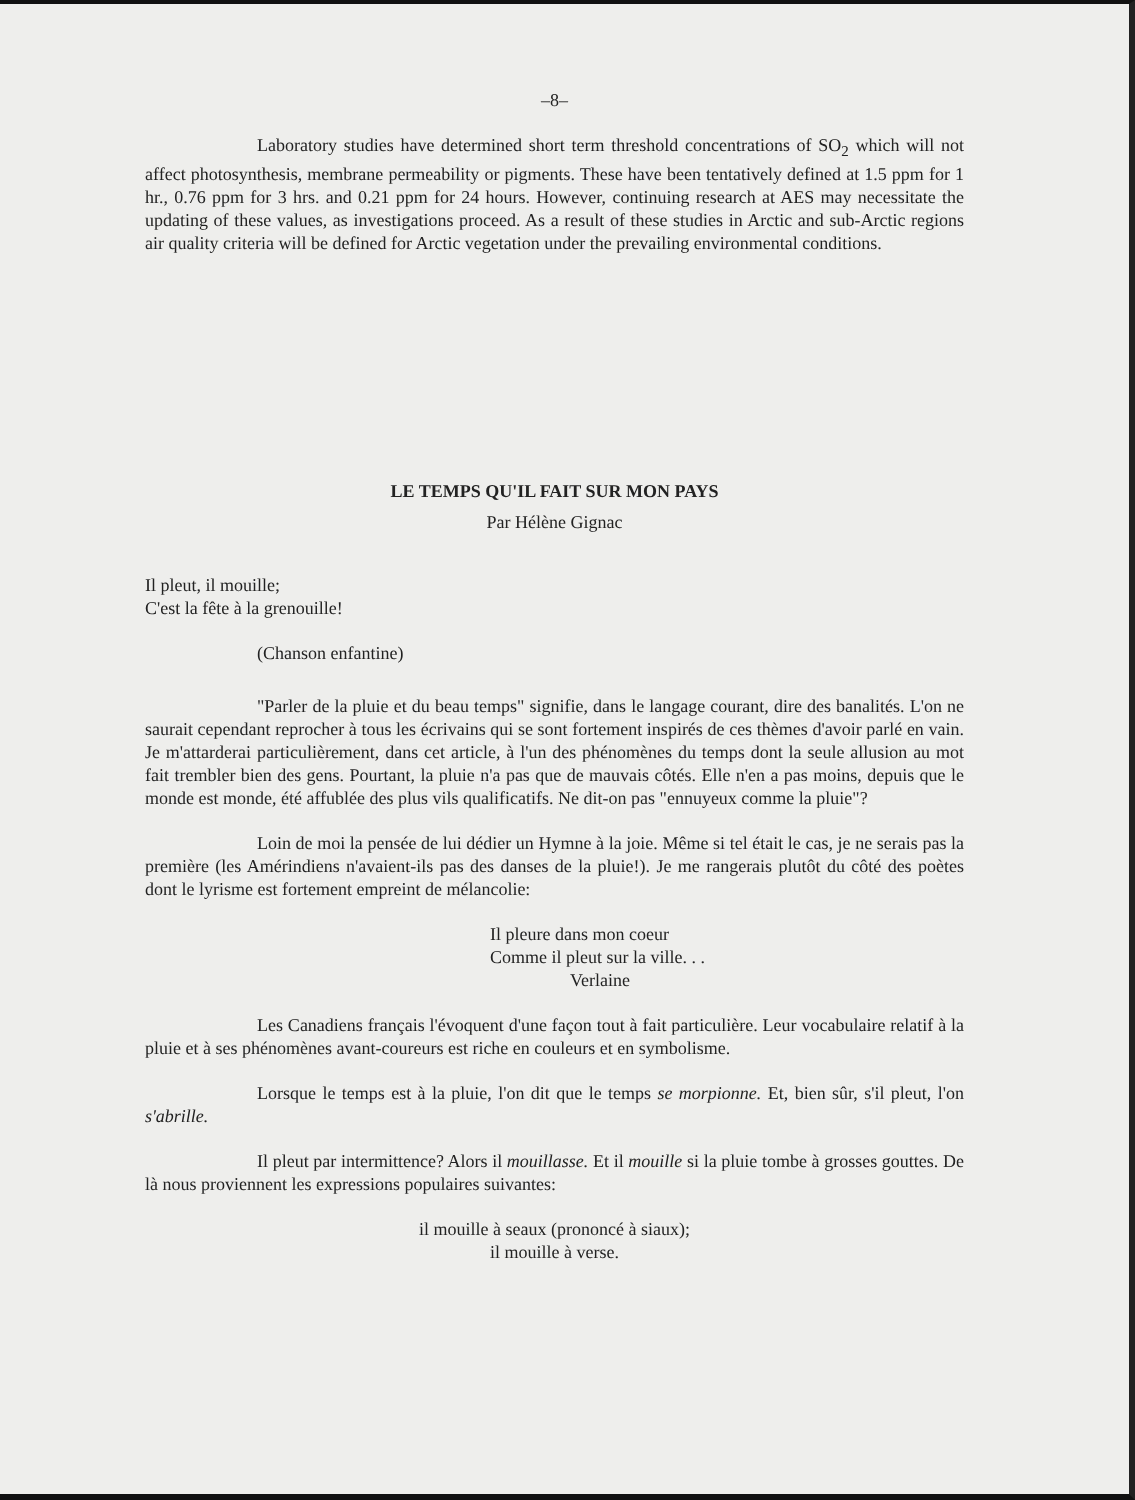–8–
Laboratory studies have determined short term threshold concentrations of SO<sub>2</sub> which will not affect photosynthesis, membrane permeability or pigments. These have been tentatively defined at 1.5 ppm for 1 hr., 0.76 ppm for 3 hrs. and 0.21 ppm for 24 hours. However, continuing research at AES may necessitate the updating of these values, as investigations proceed. As a result of these studies in Arctic and sub-Arctic regions air quality criteria will be defined for Arctic vegetation under the prevailing environmental conditions.
LE TEMPS QU'IL FAIT SUR MON PAYS
Par Hélène Gignac
Il pleut, il mouille;
C'est la fête à la grenouille!
(Chanson enfantine)
"Parler de la pluie et du beau temps" signifie, dans le langage courant, dire des banalités. L'on ne saurait cependant reprocher à tous les écrivains qui se sont fortement inspirés de ces thèmes d'avoir parlé en vain. Je m'attarderai particulièrement, dans cet article, à l'un des phénomènes du temps dont la seule allusion au mot fait trembler bien des gens. Pourtant, la pluie n'a pas que de mauvais côtés. Elle n'en a pas moins, depuis que le monde est monde, été affublée des plus vils qualificatifs. Ne dit-on pas "ennuyeux comme la pluie"?
Loin de moi la pensée de lui dédier un Hymne à la joie. Même si tel était le cas, je ne serais pas la première (les Amérindiens n'avaient-ils pas des danses de la pluie!). Je me rangerais plutôt du côté des poètes dont le lyrisme est fortement empreint de mélancolie:
Il pleure dans mon coeur
Comme il pleut sur la ville. . .
Verlaine
Les Canadiens français l'évoquent d'une façon tout à fait particulière. Leur vocabulaire relatif à la pluie et à ses phénomènes avant-coureurs est riche en couleurs et en symbolisme.
Lorsque le temps est à la pluie, l'on dit que le temps se morpionne. Et, bien sûr, s'il pleut, l'on s'abrille.
Il pleut par intermittence? Alors il mouillasse. Et il mouille si la pluie tombe à grosses gouttes. De là nous proviennent les expressions populaires suivantes:
il mouille à seaux (prononcé à siaux);
il mouille à verse.